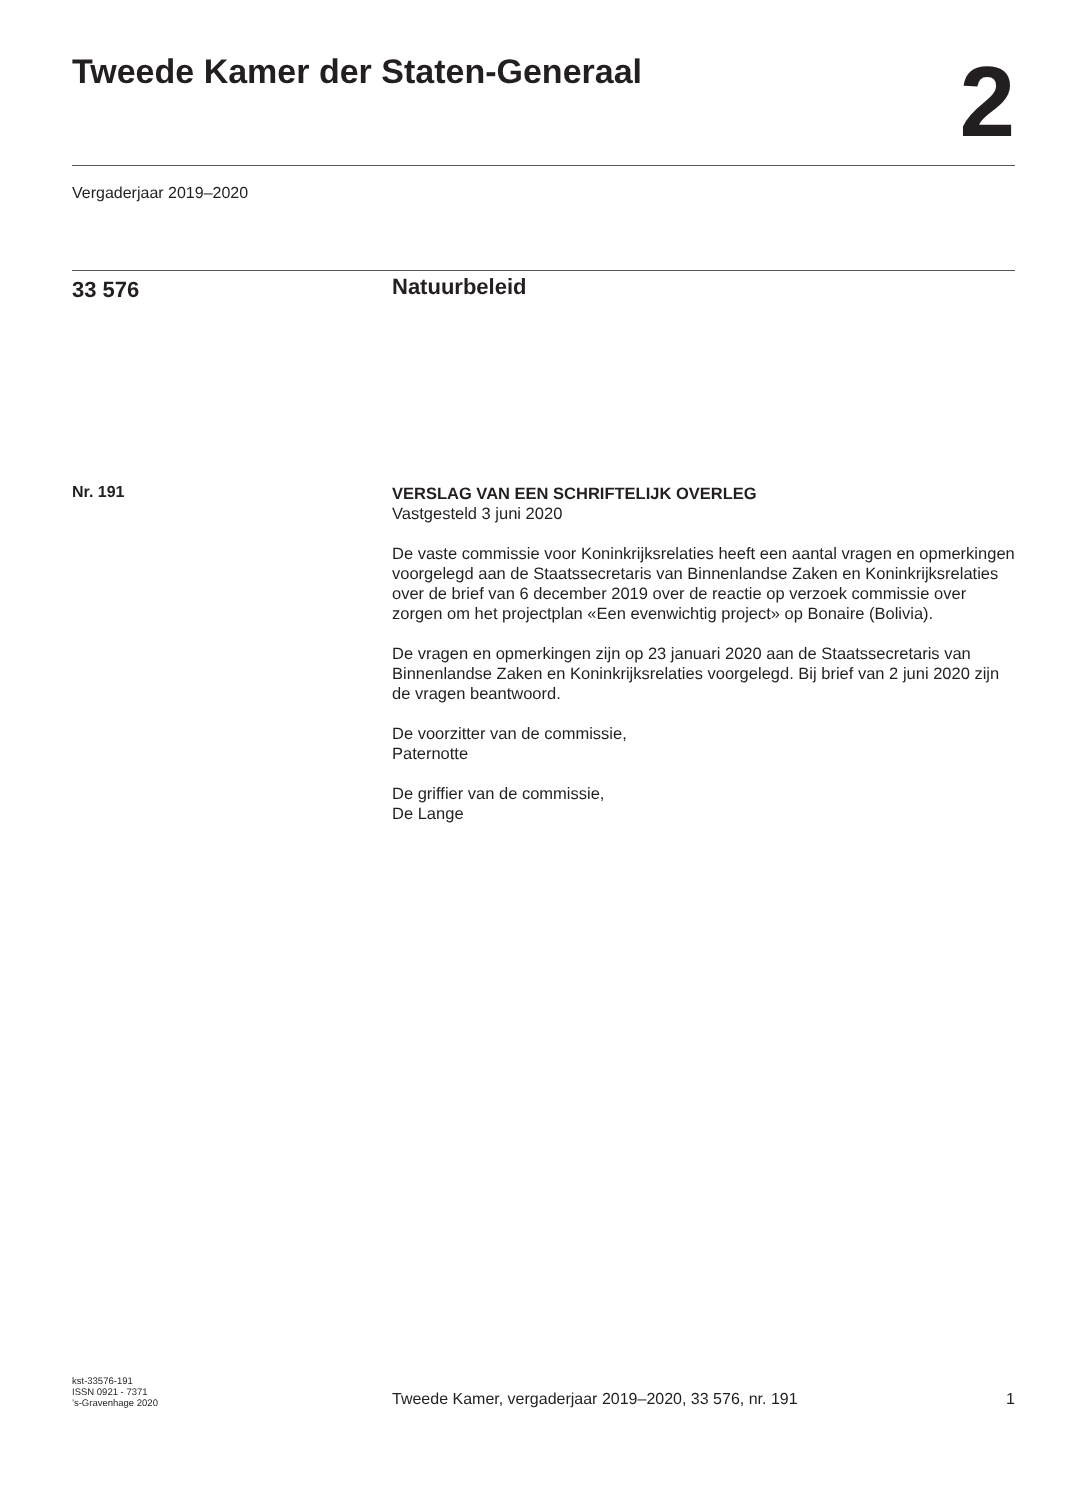Tweede Kamer der Staten-Generaal
2
Vergaderjaar 2019–2020
33 576
Natuurbeleid
Nr. 191
VERSLAG VAN EEN SCHRIFTELIJK OVERLEG
Vastgesteld 3 juni 2020
De vaste commissie voor Koninkrijksrelaties heeft een aantal vragen en opmerkingen voorgelegd aan de Staatssecretaris van Binnenlandse Zaken en Koninkrijksrelaties over de brief van 6 december 2019 over de reactie op verzoek commissie over zorgen om het projectplan «Een evenwichtig project» op Bonaire (Bolivia).
De vragen en opmerkingen zijn op 23 januari 2020 aan de Staatssecretaris van Binnenlandse Zaken en Koninkrijksrelaties voorgelegd. Bij brief van 2 juni 2020 zijn de vragen beantwoord.
De voorzitter van de commissie,
Paternotte
De griffier van de commissie,
De Lange
kst-33576-191
ISSN 0921 - 7371
’s-Gravenhage 2020
Tweede Kamer, vergaderjaar 2019–2020, 33 576, nr. 191
1